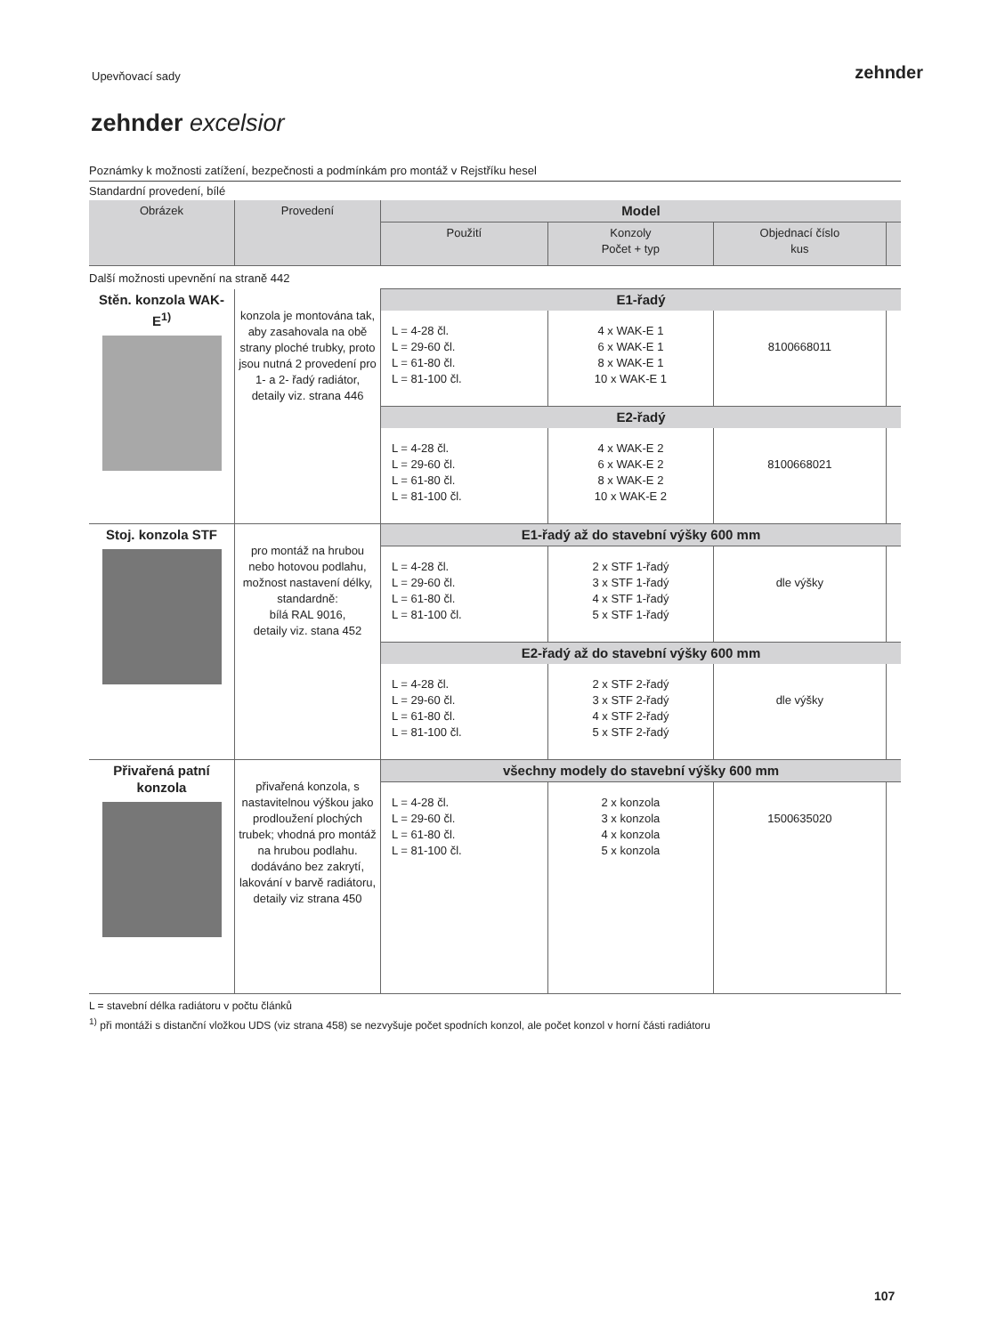Upevňovací sady
zehnder
zehnder excelsior
Poznámky k možnosti zatížení, bezpečnosti a podmínkám pro montáž v Rejstříku hesel
Standardní provedení, bílé
| Obrázek | Provedení | Model | | | |
| --- | --- | --- | --- | --- | --- |
| | | Použití | Konzoly Počet + typ | Objednací číslo kus | |
| Další možnosti upevnění na straně 442 | | | | | |
| Stěn. konzola WAK-E<sup>1)</sup> | konzola je montována tak, aby zasahovala na obě strany ploché trubky, proto jsou nutná 2 provedení pro 1- a 2- řadý radiátor, detaily viz. strana 446 | E1-řadý | | | |
| | | L = 4-28 čl. L = 29-60 čl. L = 61-80 čl. L = 81-100 čl. | 4 x WAK-E 1 6 x WAK-E 1 8 x WAK-E 1 10 x WAK-E 1 | 8100668011 | |
| | | E2-řadý | | | |
| | | L = 4-28 čl. L = 29-60 čl. L = 61-80 čl. L = 81-100 čl. | 4 x WAK-E 2 6 x WAK-E 2 8 x WAK-E 2 10 x WAK-E 2 | 8100668021 | |
| Stoj. konzola STF | pro montáž na hrubou nebo hotovou podlahu, možnost nastavení délky, standardně: bílá RAL 9016, detaily viz. stana 452 | E1-řadý až do stavební výšky 600 mm | | | |
| | | L = 4-28 čl. L = 29-60 čl. L = 61-80 čl. L = 81-100 čl. | 2 x STF 1-řadý 3 x STF 1-řadý 4 x STF 1-řadý 5 x STF 1-řadý | dle výšky | |
| | | E2-řadý až do stavební výšky 600 mm | | | |
| | | L = 4-28 čl. L = 29-60 čl. L = 61-80 čl. L = 81-100 čl. | 2 x STF 2-řadý 3 x STF 2-řadý 4 x STF 2-řadý 5 x STF 2-řadý | dle výšky | |
| Přivařená patní konzola | přivařená konzola, s nastavitelnou výškou jako prodloužení plochých trubek; vhodná pro montáž na hrubou podlahu. dodáváno bez zakrytí, lakování v barvě radiátoru, detaily viz strana 450 | všechny modely do stavební výšky 600 mm | | | |
| | | L = 4-28 čl. L = 29-60 čl. L = 61-80 čl. L = 81-100 čl. | 2 x konzola 3 x konzola 4 x konzola 5 x konzola | 1500635020 | |
L = stavební délka radiátoru v počtu článků
<sup>1)</sup> při montáži s distanční vložkou UDS (viz strana 458) se nezvyšuje počet spodních konzol, ale počet konzol v horní části radiátoru
107